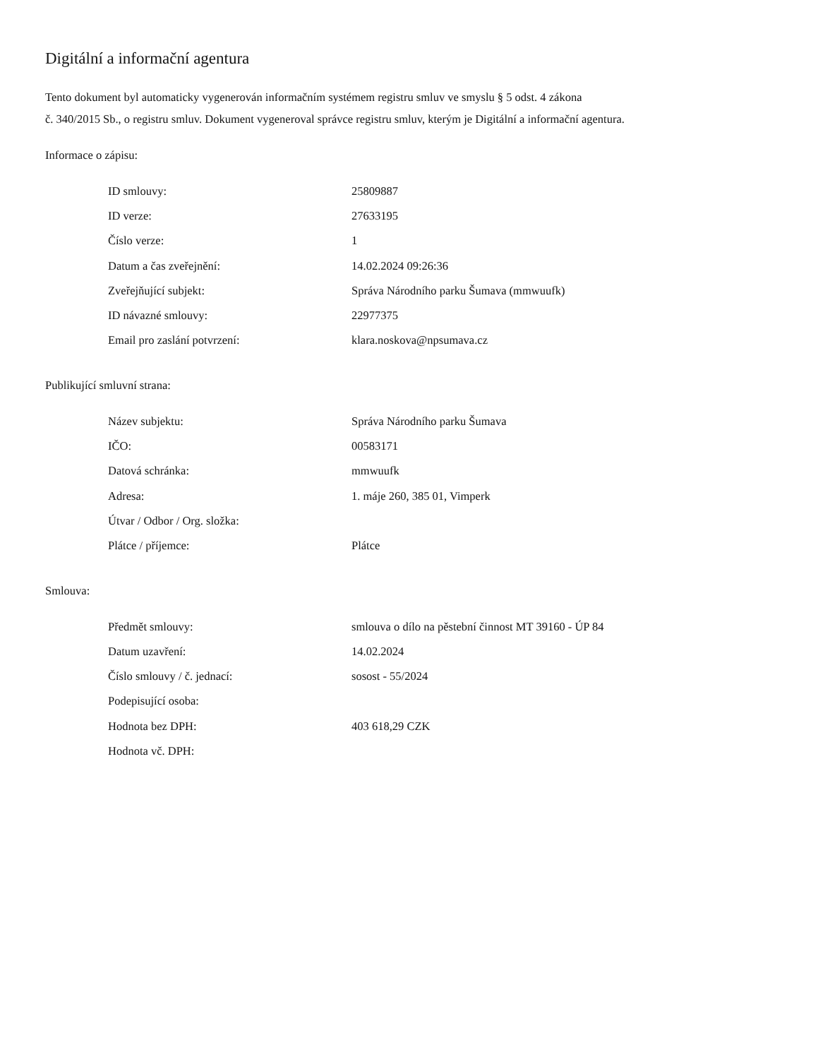Digitální a informační agentura
Tento dokument byl automaticky vygenerován informačním systémem registru smluv ve smyslu § 5 odst. 4 zákona
č. 340/2015 Sb., o registru smluv. Dokument vygeneroval správce registru smluv, kterým je Digitální a informační agentura.
Informace o zápisu:
| ID smlouvy: | 25809887 |
| ID verze: | 27633195 |
| Číslo verze: | 1 |
| Datum a čas zveřejnění: | 14.02.2024 09:26:36 |
| Zveřejňující subjekt: | Správa Národního parku Šumava (mmwuufk) |
| ID návazné smlouvy: | 22977375 |
| Email pro zaslání potvrzení: | klara.noskova@npsumava.cz |
Publikující smluvní strana:
| Název subjektu: | Správa Národního parku Šumava |
| IČO: | 00583171 |
| Datová schránka: | mmwuufk |
| Adresa: | 1. máje 260, 385 01, Vimperk |
| Útvar / Odbor / Org. složka: | |
| Plátce / příjemce: | Plátce |
Smlouva:
| Předmět smlouvy: | smlouva o dílo na pěstební činnost MT 39160 - ÚP 84 |
| Datum uzavření: | 14.02.2024 |
| Číslo smlouvy / č. jednací: | sosost - 55/2024 |
| Podepisující osoba: | |
| Hodnota bez DPH: | 403 618,29 CZK |
| Hodnota vč. DPH: | |